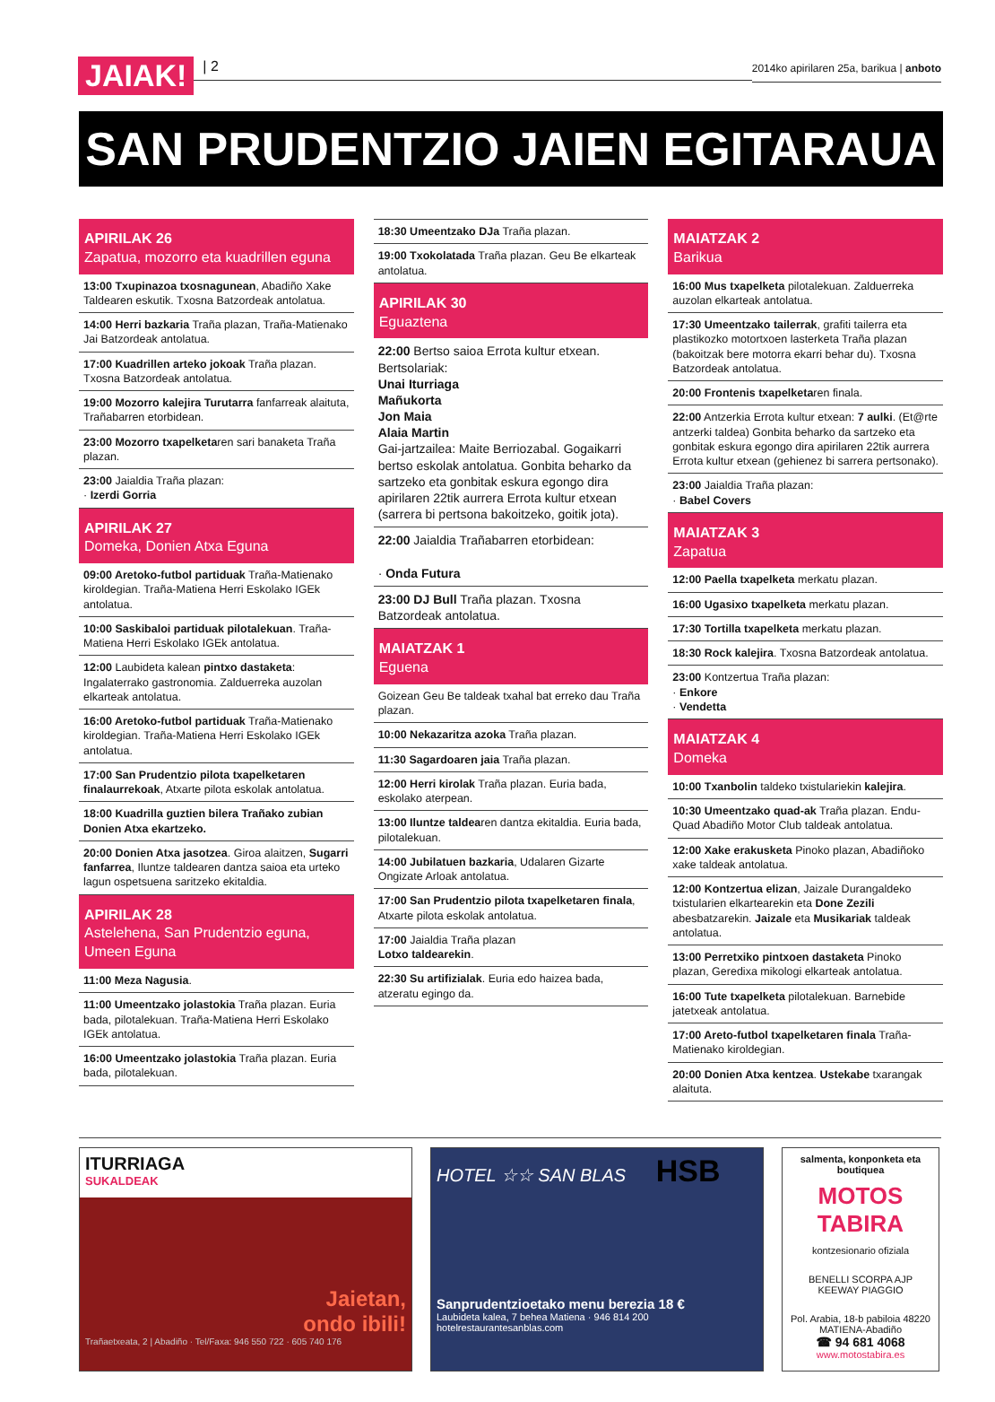JAIAK!
| 2
2014ko apirilaren 25a, barikua | anboto
SAN PRUDENTZIO JAIEN EGITARAUA
APIRILAK 26
Zapatua, mozorro eta kuadrillen eguna
13:00 Txupinazoa txosnagunean, Abadiño Xake Taldearen eskutik. Txosna Batzordeak antolatua.
14:00 Herri bazkaria Traña plazan, Traña-Matienako Jai Batzordeak antolatua.
17:00 Kuadrillen arteko jokoak Traña plazan. Txosna Batzordeak antolatua.
19:00 Mozorro kalejira Turutarra fanfarreak alaituta, Trañabarren etorbidean.
23:00 Mozorro txapelketaren sari banaketa Traña plazan.
23:00 Jaialdia Traña plazan:
· Izerdi Gorria
APIRILAK 27
Domeka, Donien Atxa Eguna
09:00 Aretoko-futbol partiduak Traña-Matienako kiroldegian. Traña-Matiena Herri Eskolako IGEk antolatua.
10:00 Saskibaloi partiduak pilotalekuan. Traña-Matiena Herri Eskolako IGEk antolatua.
12:00 Laubideta kalean pintxo dastaketa: Ingalaterrako gastronomia. Zalduerreka auzolan elkarteak antolatua.
16:00 Aretoko-futbol partiduak Traña-Matienako kiroldegian. Traña-Matiena Herri Eskolako IGEk antolatua.
17:00 San Prudentzio pilota txapelketaren finalaurrekoak, Atxarte pilota eskolak antolatua.
18:00 Kuadrilla guztien bilera Trañako zubian Donien Atxa ekartzeko.
20:00 Donien Atxa jasotzea. Giroa alaitzen, Sugarri fanfarrea, Iluntze taldearen dantza saioa eta urteko lagun ospetsuena saritzeko ekitaldia.
APIRILAK 28
Astelehena, San Prudentzio eguna, Umeen Eguna
11:00 Meza Nagusia.
11:00 Umeentzako jolastokia Traña plazan. Euria bada, pilotalekuan. Traña-Matiena Herri Eskolako IGEk antolatua.
16:00 Umeentzako jolastokia Traña plazan. Euria bada, pilotalekuan.
18:30 Umeentzako DJa Traña plazan.
19:00 Txokolatada Traña plazan. Geu Be elkarteak antolatua.
APIRILAK 30
Eguaztena
22:00 Bertso saioa Errota kultur etxean. Bertsolariak:
Unai Iturriaga
Mañukorta
Jon Maia
Alaia Martin
Gai-jartzailea: Maite Berriozabal. Gogaikarri bertso eskolak antolatua. Gonbita beharko da sartzeko eta gonbitak eskura egongo dira apirilaren 22tik aurrera Errota kultur etxean (sarrera bi pertsona bakoitzeko, goitik jota).
22:00 Jaialdia Trañabarren etorbidean:
· Onda Futura
23:00 DJ Bull Traña plazan. Txosna Batzordeak antolatua.
MAIATZAK 1
Eguena
Goizean Geu Be taldeak txahal bat erreko dau Traña plazan.
10:00 Nekazaritza azoka Traña plazan.
11:30 Sagardoaren jaia Traña plazan.
12:00 Herri kirolak Traña plazan. Euria bada, eskolako aterpean.
13:00 Iluntze taldearen dantza ekitaldia. Euria bada, pilotalekuan.
14:00 Jubilatuen bazkaria, Udalaren Gizarte Ongizate Arloak antolatua.
17:00 San Prudentzio pilota txapelketaren finala, Atxarte pilota eskolak antolatua.
17:00 Jaialdia Traña plazan
Lotxo taldearekin.
22:30 Su artifizialak. Euria edo haizea bada, atzeratu egingo da.
MAIATZAK 2
Barikua
16:00 Mus txapelketa pilotalekuan. Zalduerreka auzolan elkarteak antolatua.
17:30 Umeentzako tailerrak, grafiti tailerra eta plastikozko motortxoen lasterketa Traña plazan (bakoitzak bere motorra ekarri behar du). Txosna Batzordeak antolatua.
20:00 Frontenis txapelketaren finala.
22:00 Antzerkia Errota kultur etxean: 7 aulki. (Et@rte antzerki taldea) Gonbita beharko da sartzeko eta gonbitak eskura egongo dira apirilaren 22tik aurrera Errota kultur etxean (gehienez bi sarrera pertsonako).
23:00 Jaialdia Traña plazan:
· Babel Covers
MAIATZAK 3
Zapatua
12:00 Paella txapelketa merkatu plazan.
16:00 Ugasixo txapelketa merkatu plazan.
17:30 Tortilla txapelketa merkatu plazan.
18:30 Rock kalejira. Txosna Batzordeak antolatua.
23:00 Kontzertua Traña plazan:
· Enkore
· Vendetta
MAIATZAK 4
Domeka
10:00 Txanbolin taldeko txistulariekin kalejira.
10:30 Umeentzako quad-ak Traña plazan. Endu-Quad Abadiño Motor Club taldeak antolatua.
12:00 Xake erakusketa Pinoko plazan, Abadiñoko xake taldeak antolatua.
12:00 Kontzertua elizan, Jaizale Durangaldeko txistularien elkartearekin eta Done Zezili abesbatzarekin. Jaizale eta Musikariak taldeak antolatua.
13:00 Perretxiko pintxoen dastaketa Pinoko plazan, Geredixa mikologi elkarteak antolatua.
16:00 Tute txapelketa pilotalekuan. Barnebide jatetxeak antolatua.
17:00 Areto-futbol txapelketaren finala Traña-Matienako kiroldegian.
20:00 Donien Atxa kentzea. Ustekabe txarangak alaituta.
ITURRIAGA
SUKALDEAK
Jaietan,
ondo ibili!
Trañaetxeata, 2 | Abadiño · Tel/Faxa: 946 550 722 · 605 740 176
HOTEL ☆☆ SAN BLAS HSB
Sanprudentzioetako menu berezia 18 €
Laubideta kalea, 7 behea Matiena · 946 814 200 hotelrestaurantesanblas.com
salmenta, konponketa eta boutiquea
MOTOS TABIRA
kontzesionario ofiziala
BENELLI SCORPA AJP KEEWAY PIAGGIO
Pol. Arabia, 18-b pabiloia 48220 MATIENA-Abadiño
☎ 94 681 4068
www.motostabira.es